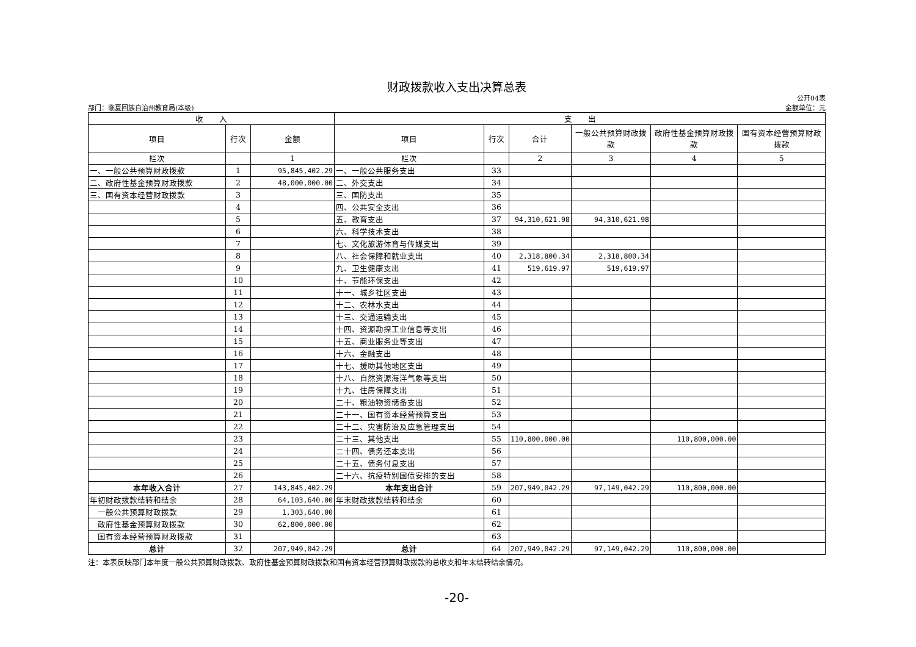财政拨款收入支出决算总表
部门：临夏回族自治州教育局(本级) 公开04表
金额单位：元
| 收 入 | | | 支 出 | | | | | |
| --- | --- | --- | --- | --- | --- | --- | --- | --- |
| 项目 | 行次 | 金额 | 项目 | 行次 | 合计 | 一般公共预算财政拨款 | 政府性基金预算财政拨款 | 国有资本经营预算财政拨款 |
| 栏次 | | 1 | 栏次 | | 2 | 3 | 4 | 5 |
| 一、一般公共预算财政拨款 | 1 | 95,845,402.29 | 一、一般公共服务支出 | 33 | | | | |
| 二、政府性基金预算财政拨款 | 2 | 48,000,000.00 | 二、外交支出 | 34 | | | | |
| 三、国有资本经营财政拨款 | 3 | | 三、国防支出 | 35 | | | | |
| | 4 | | 四、公共安全支出 | 36 | | | | |
| | 5 | | 五、教育支出 | 37 | 94,310,621.98 | 94,310,621.98 | | |
| | 6 | | 六、科学技术支出 | 38 | | | | |
| | 7 | | 七、文化旅游体育与传媒支出 | 39 | | | | |
| | 8 | | 八、社会保障和就业支出 | 40 | 2,318,800.34 | 2,318,800.34 | | |
| | 9 | | 九、卫生健康支出 | 41 | 519,619.97 | 519,619.97 | | |
| | 10 | | 十、节能环保支出 | 42 | | | | |
| | 11 | | 十一、城乡社区支出 | 43 | | | | |
| | 12 | | 十二、农林水支出 | 44 | | | | |
| | 13 | | 十三、交通运输支出 | 45 | | | | |
| | 14 | | 十四、资源勘探工业信息等支出 | 46 | | | | |
| | 15 | | 十五、商业服务业等支出 | 47 | | | | |
| | 16 | | 十六、金融支出 | 48 | | | | |
| | 17 | | 十七、援助其他地区支出 | 49 | | | | |
| | 18 | | 十八、自然资源海洋气象等支出 | 50 | | | | |
| | 19 | | 十九、住房保障支出 | 51 | | | | |
| | 20 | | 二十、粮油物资储备支出 | 52 | | | | |
| | 21 | | 二十一、国有资本经营预算支出 | 53 | | | | |
| | 22 | | 二十二、灾害防治及应急管理支出 | 54 | | | | |
| | 23 | | 二十三、其他支出 | 55 | 110,800,000.00 | | 110,800,000.00 | |
| | 24 | | 二十四、债务还本支出 | 56 | | | | |
| | 25 | | 二十五、债务付息支出 | 57 | | | | |
| | 26 | | 二十六、抗疫特别国债安排的支出 | 58 | | | | |
| 本年收入合计 | 27 | 143,845,402.29 | 本年支出合计 | 59 | 207,949,042.29 | 97,149,042.29 | 110,800,000.00 | |
| 年初财政拨款结转和结余 | 28 | 64,103,640.00 | 年末财政拨款结转和结余 | 60 | | | | |
| 一般公共预算财政拨款 | 29 | 1,303,640.00 | | 61 | | | | |
| 政府性基金预算财政拨款 | 30 | 62,800,000.00 | | 62 | | | | |
| 国有资本经营预算财政拨款 | 31 | | | 63 | | | | |
| 总计 | 32 | 207,949,042.29 | 总计 | 64 | 207,949,042.29 | 97,149,042.29 | 110,800,000.00 | |
注：本表反映部门本年度一般公共预算财政拨款、政府性基金预算财政拨款和国有资本经营预算财政拨款的总收支和年末结转结余情况。
-20-